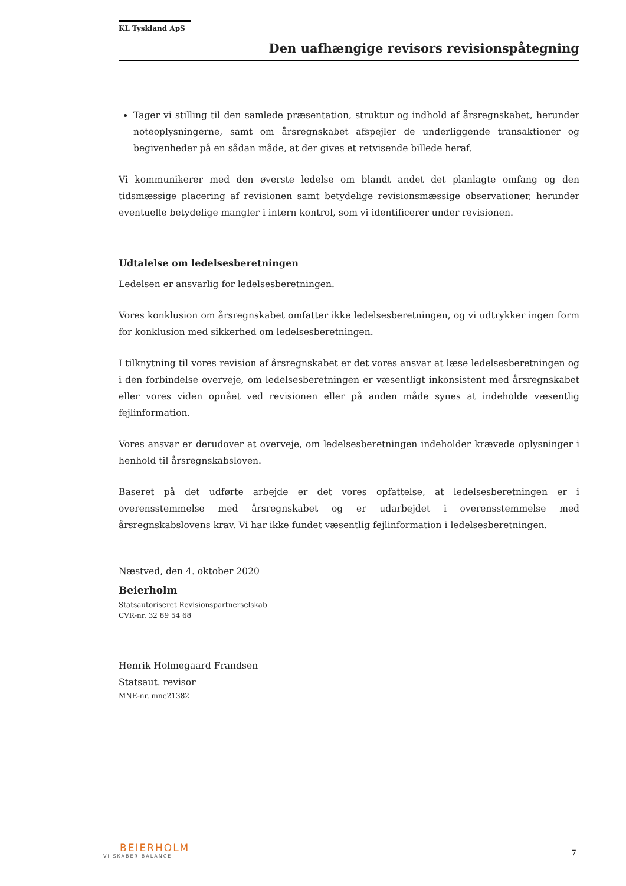KL Tyskland ApS
Den uafhængige revisors revisionspåtegning
Tager vi stilling til den samlede præsentation, struktur og indhold af årsregnskabet, herunder noteoplysningerne, samt om årsregnskabet afspejler de underliggende transaktioner og begivenheder på en sådan måde, at der gives et retvisende billede heraf.
Vi kommunikerer med den øverste ledelse om blandt andet det planlagte omfang og den tidsmæssige placering af revisionen samt betydelige revisionsmæssige observationer, herunder eventuelle betydelige mangler i intern kontrol, som vi identificerer under revisionen.
Udtalelse om ledelsesberetningen
Ledelsen er ansvarlig for ledelsesberetningen.
Vores konklusion om årsregnskabet omfatter ikke ledelsesberetningen, og vi udtrykker ingen form for konklusion med sikkerhed om ledelsesberetningen.
I tilknytning til vores revision af årsregnskabet er det vores ansvar at læse ledelsesberetningen og i den forbindelse overveje, om ledelsesberetningen er væsentligt inkonsistent med årsregnskabet eller vores viden opnået ved revisionen eller på anden måde synes at indeholde væsentlig fejlinformation.
Vores ansvar er derudover at overveje, om ledelsesberetningen indeholder krævede oplysninger i henhold til årsregnskabsloven.
Baseret på det udførte arbejde er det vores opfattelse, at ledelsesberetningen er i overensstemmelse med årsregnskabet og er udarbejdet i overensstemmelse med årsregnskabslovens krav. Vi har ikke fundet væsentlig fejlinformation i ledelsesberetningen.
Næstved, den 4. oktober 2020
Beierholm
Statsautoriseret Revisionspartnerselskab
CVR-nr. 32 89 54 68
Henrik Holmegaard Frandsen
Statsaut. revisor
MNE-nr. mne21382
BEIERHOLM
VI SKABER BALANCE
7